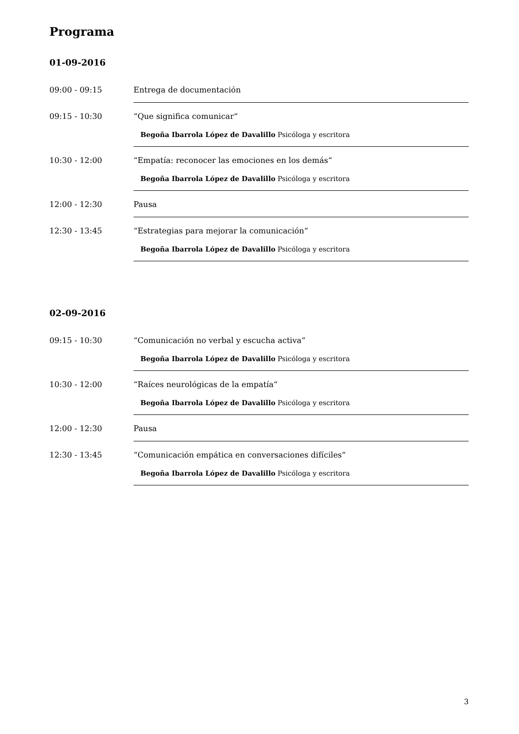Programa
01-09-2016
| 09:00 - 09:15 | Entrega de documentación |
| 09:15 - 10:30 | “Que significa comunicar“ Begoña Ibarrola López de Davalillo Psicóloga y escritora |
| 10:30 - 12:00 | “Empatía: reconocer las emociones en los demás“ Begoña Ibarrola López de Davalillo Psicóloga y escritora |
| 12:00 - 12:30 | Pausa |
| 12:30 - 13:45 | “Estrategias para mejorar la comunicación“ Begoña Ibarrola López de Davalillo Psicóloga y escritora |
02-09-2016
| 09:15 - 10:30 | “Comunicación no verbal y escucha activa“ Begoña Ibarrola López de Davalillo Psicóloga y escritora |
| 10:30 - 12:00 | “Raíces neurológicas de la empatía“ Begoña Ibarrola López de Davalillo Psicóloga y escritora |
| 12:00 - 12:30 | Pausa |
| 12:30 - 13:45 | “Comunicación empática en conversaciones difíciles“ Begoña Ibarrola López de Davalillo Psicóloga y escritora |
3